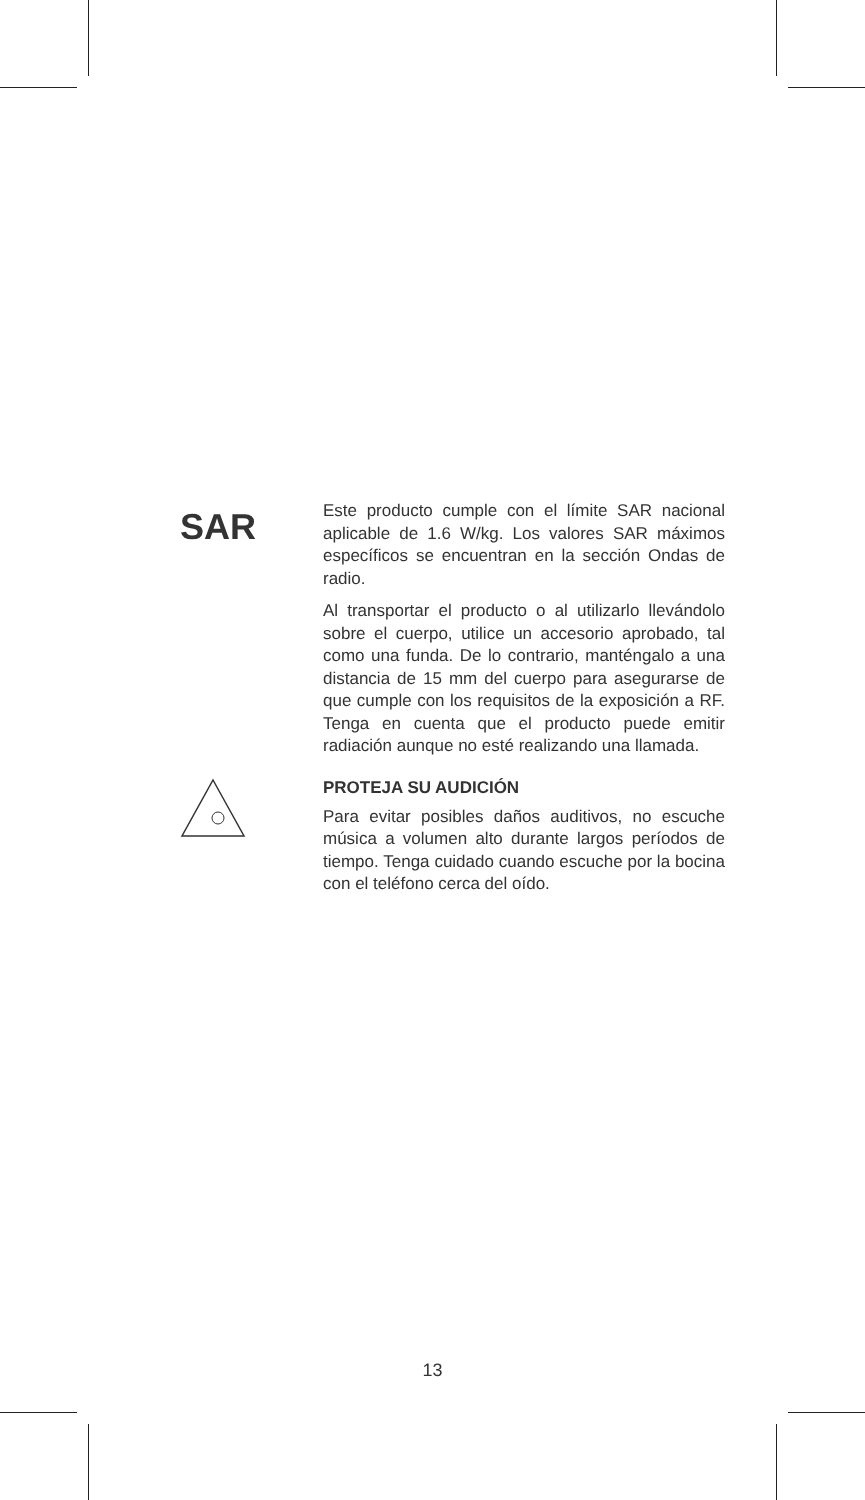SAR
Este producto cumple con el límite SAR nacional aplicable de 1.6 W/kg. Los valores SAR máximos específicos se encuentran en la sección Ondas de radio.
Al transportar el producto o al utilizarlo llevándolo sobre el cuerpo, utilice un accesorio aprobado, tal como una funda. De lo contrario, manténgalo a una distancia de 15 mm del cuerpo para asegurarse de que cumple con los requisitos de la exposición a RF. Tenga en cuenta que el producto puede emitir radiación aunque no esté realizando una llamada.
PROTEJA SU AUDICIÓN
Para evitar posibles daños auditivos, no escuche música a volumen alto durante largos períodos de tiempo. Tenga cuidado cuando escuche por la bocina con el teléfono cerca del oído.
13